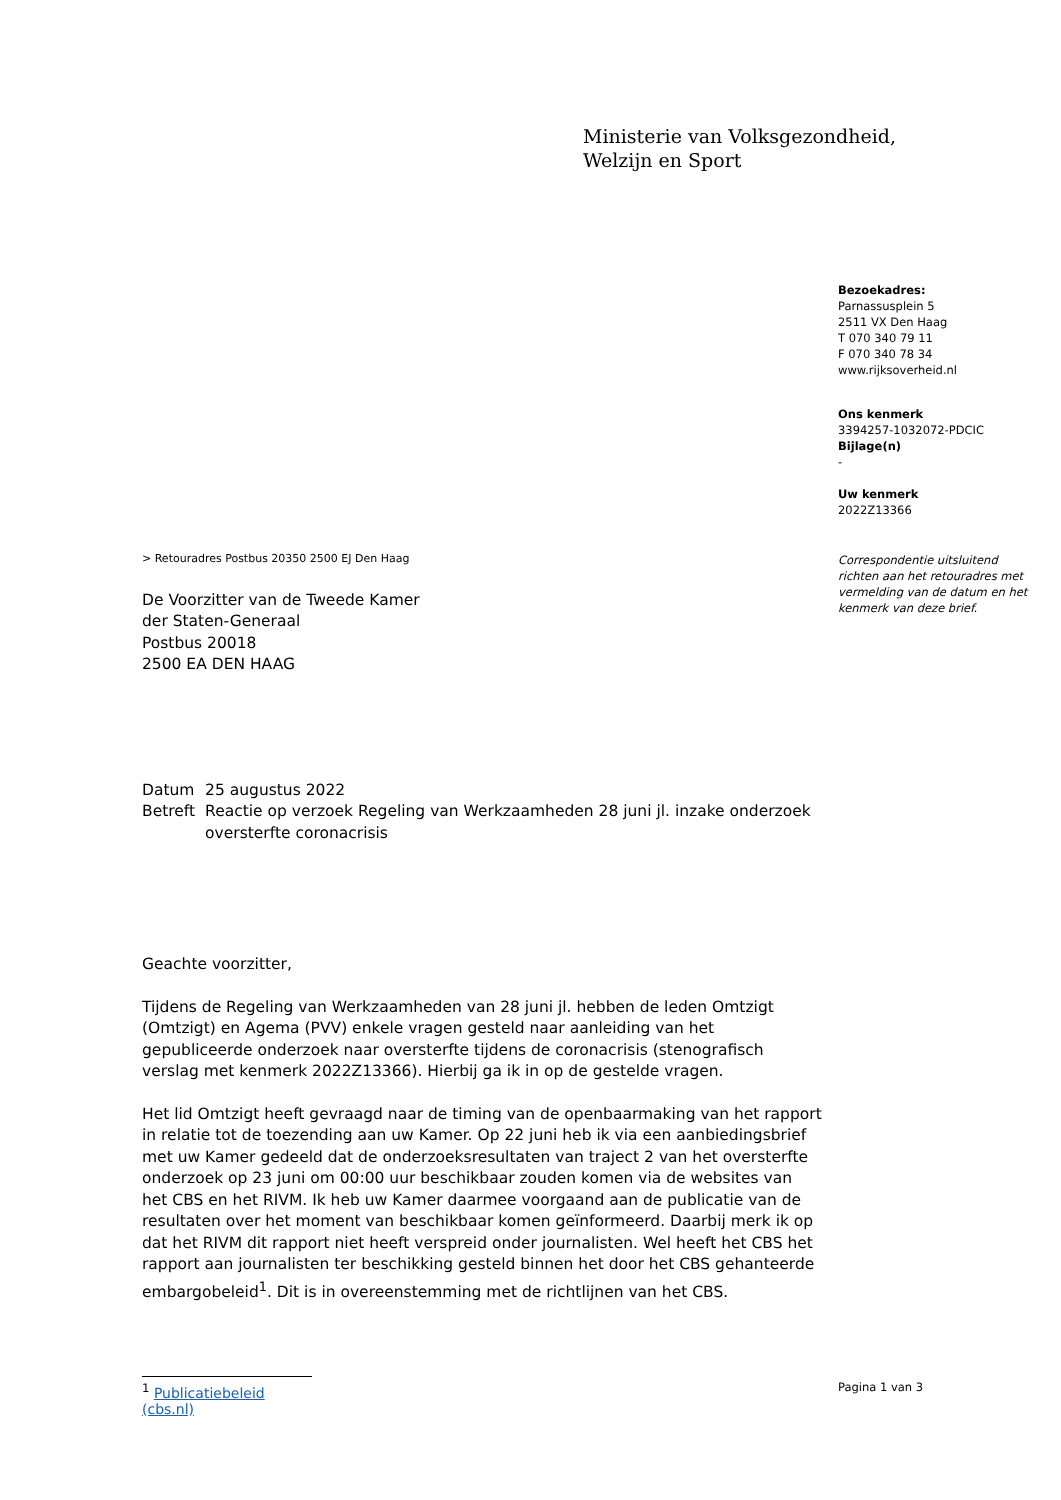Ministerie van Volksgezondheid,
Welzijn en Sport
Bezoekadres:
Parnassusplein 5
2511 VX Den Haag
T 070 340 79 11
F 070 340 78 34
www.rijksoverheid.nl
Ons kenmerk
3394257-1032072-PDCIC
Bijlage(n)
-
Uw kenmerk
2022Z13366
Correspondentie uitsluitend richten aan het retouradres met vermelding van de datum en het kenmerk van deze brief.
> Retouradres Postbus 20350 2500 EJ Den Haag
De Voorzitter van de Tweede Kamer
der Staten-Generaal
Postbus 20018
2500 EA DEN HAAG
| Datum | 25 augustus 2022 |
| Betreft | Reactie op verzoek Regeling van Werkzaamheden 28 juni jl. inzake onderzoek oversterfte coronacrisis |
Geachte voorzitter,
Tijdens de Regeling van Werkzaamheden van 28 juni jl. hebben de leden Omtzigt (Omtzigt) en Agema (PVV) enkele vragen gesteld naar aanleiding van het gepubliceerde onderzoek naar oversterfte tijdens de coronacrisis (stenografisch verslag met kenmerk 2022Z13366). Hierbij ga ik in op de gestelde vragen.
Het lid Omtzigt heeft gevraagd naar de timing van de openbaarmaking van het rapport in relatie tot de toezending aan uw Kamer. Op 22 juni heb ik via een aanbiedingsbrief met uw Kamer gedeeld dat de onderzoeksresultaten van traject 2 van het oversterfte onderzoek op 23 juni om 00:00 uur beschikbaar zouden komen via de websites van het CBS en het RIVM. Ik heb uw Kamer daarmee voorgaand aan de publicatie van de resultaten over het moment van beschikbaar komen geïnformeerd. Daarbij merk ik op dat het RIVM dit rapport niet heeft verspreid onder journalisten. Wel heeft het CBS het rapport aan journalisten ter beschikking gesteld binnen het door het CBS gehanteerde embargobeleid<sup>1</sup>. Dit is in overeenstemming met de richtlijnen van het CBS.
<sup>1</sup> Publicatiebeleid (cbs.nl)
Pagina 1 van 3